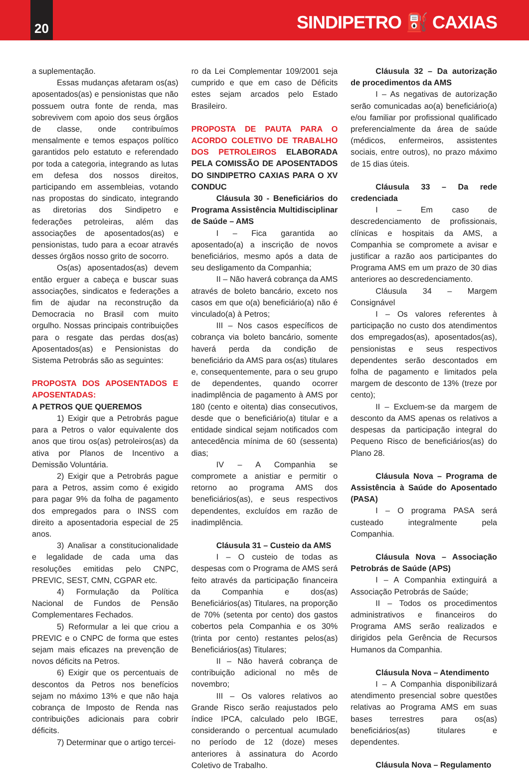20
SINDIPETRO ⛽ CAXIAS
a suplementação.
Essas mudanças afetaram os(as) aposentados(as) e pensionistas que não possuem outra fonte de renda, mas sobrevivem com apoio dos seus órgãos de classe, onde contribuímos mensalmente e temos espaços político garantidos pelo estatuto e referendado por toda a categoria, integrando as lutas em defesa dos nossos direitos, participando em assembleias, votando nas propostas do sindicato, integrando as diretorias dos Sindipetro e federações petroleiras, além das associações de aposentados(as) e pensionistas, tudo para a ecoar através desses órgãos nosso grito de socorro.
Os(as) aposentados(as) devem então erguer a cabeça e buscar suas associações, sindicatos e federações a fim de ajudar na reconstrução da Democracia no Brasil com muito orgulho. Nossas principais contribuições para o resgate das perdas dos(as) Aposentados(as) e Pensionistas do Sistema Petrobrás são as seguintes:
PROPOSTA DOS APOSENTADOS E APOSENTADAS:
A PETROS QUE QUEREMOS
1) Exigir que a Petrobrás pague para a Petros o valor equivalente dos anos que tirou os(as) petroleiros(as) da ativa por Planos de Incentivo a Demissão Voluntária.
2) Exigir que a Petrobrás pague para a Petros, assim como é exigido para pagar 9% da folha de pagamento dos empregados para o INSS com direito a aposentadoria especial de 25 anos.
3) Analisar a constitucionalidade e legalidade de cada uma das resoluções emitidas pelo CNPC, PREVIC, SEST, CMN, CGPAR etc.
4) Formulação da Política Nacional de Fundos de Pensão Complementares Fechados.
5) Reformular a lei que criou a PREVIC e o CNPC de forma que estes sejam mais eficazes na prevenção de novos déficits na Petros.
6) Exigir que os percentuais de descontos da Petros nos benefícios sejam no máximo 13% e que não haja cobrança de Imposto de Renda nas contribuições adicionais para cobrir déficits.
7) Determinar que o artigo tercei-
ro da Lei Complementar 109/2001 seja cumprido e que em caso de Déficits estes sejam arcados pelo Estado Brasileiro.
PROPOSTA DE PAUTA PARA O ACORDO COLETIVO DE TRABALHO DOS PETROLEIROS ELABORADA PELA COMISSÃO DE APOSENTADOS DO SINDIPETRO CAXIAS PARA O XV CONDUC
Cláusula 30 - Beneficiários do Programa Assistência Multidisciplinar de Saúde – AMS
I – Fica garantida ao aposentado(a) a inscrição de novos beneficiários, mesmo após a data de seu desligamento da Companhia;
II – Não haverá cobrança da AMS através de boleto bancário, exceto nos casos em que o(a) beneficiário(a) não é vinculado(a) à Petros;
III – Nos casos específicos de cobrança via boleto bancário, somente haverá perda da condição de beneficiário da AMS para os(as) titulares e, consequentemente, para o seu grupo de dependentes, quando ocorrer inadimplência de pagamento à AMS por 180 (cento e oitenta) dias consecutivos, desde que o beneficiário(a) titular e a entidade sindical sejam notificados com antecedência mínima de 60 (sessenta) dias;
IV – A Companhia se compromete a anistiar e permitir o retorno ao programa AMS dos beneficiários(as), e seus respectivos dependentes, excluídos em razão de inadimplência.
Cláusula 31 – Custeio da AMS
I – O custeio de todas as despesas com o Programa de AMS será feito através da participação financeira da Companhia e dos(as) Beneficiários(as) Titulares, na proporção de 70% (setenta por cento) dos gastos cobertos pela Companhia e os 30% (trinta por cento) restantes pelos(as) Beneficiários(as) Titulares;
II – Não haverá cobrança de contribuição adicional no mês de novembro;
III – Os valores relativos ao Grande Risco serão reajustados pelo índice IPCA, calculado pelo IBGE, considerando o percentual acumulado no período de 12 (doze) meses anteriores à assinatura do Acordo Coletivo de Trabalho.
Cláusula 32 – Da autorização de procedimentos da AMS
I – As negativas de autorização serão comunicadas ao(a) beneficiário(a) e/ou familiar por profissional qualificado preferencialmente da área de saúde (médicos, enfermeiros, assistentes sociais, entre outros), no prazo máximo de 15 dias úteis.
Cláusula 33 – Da rede credenciada
I – Em caso de descredenciamento de profissionais, clínicas e hospitais da AMS, a Companhia se compromete a avisar e justificar a razão aos participantes do Programa AMS em um prazo de 30 dias anteriores ao descredenciamento.
Cláusula 34 – Margem Consignável
I – Os valores referentes à participação no custo dos atendimentos dos empregados(as), aposentados(as), pensionistas e seus respectivos dependentes serão descontados em folha de pagamento e limitados pela margem de desconto de 13% (treze por cento);
II – Excluem-se da margem de desconto da AMS apenas os relativos a despesas da participação integral do Pequeno Risco de beneficiários(as) do Plano 28.
Cláusula Nova – Programa de Assistência à Saúde do Aposentado (PASA)
I – O programa PASA será custeado integralmente pela Companhia.
Cláusula Nova – Associação Petrobrás de Saúde (APS)
I – A Companhia extinguirá a Associação Petrobrás de Saúde;
II – Todos os procedimentos administrativos e financeiros do Programa AMS serão realizados e dirigidos pela Gerência de Recursos Humanos da Companhia.
Cláusula Nova – Atendimento
I – A Companhia disponibilizará atendimento presencial sobre questões relativas ao Programa AMS em suas bases terrestres para os(as) beneficiários(as) titulares e dependentes.
Cláusula Nova – Regulamento